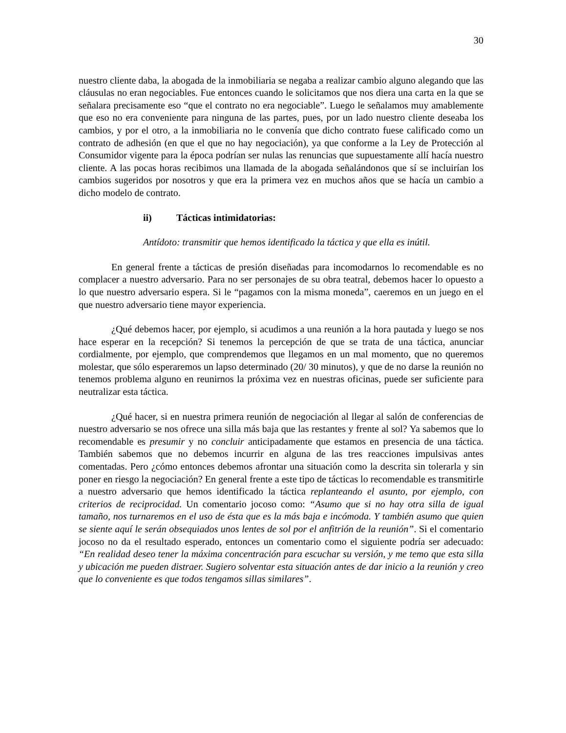30
nuestro cliente daba, la abogada de la inmobiliaria se negaba a realizar cambio alguno alegando que las cláusulas no eran negociables. Fue entonces cuando le solicitamos que nos diera una carta en la que se señalara precisamente eso “que el contrato no era negociable”. Luego le señalamos muy amablemente que eso no era conveniente para ninguna de las partes, pues, por un lado nuestro cliente deseaba los cambios, y por el otro, a la inmobiliaria no le convenía que dicho contrato fuese calificado como un contrato de adhesión (en que el que no hay negociación), ya que conforme a la Ley de Protección al Consumidor vigente para la época podrían ser nulas las renuncias que supuestamente allí hacía nuestro cliente. A las pocas horas recibimos una llamada de la abogada señalándonos que sí se incluirían los cambios sugeridos por nosotros y que era la primera vez en muchos años que se hacía un cambio a dicho modelo de contrato.
ii) Tácticas intimidatorias:
Antídoto: transmitir que hemos identificado la táctica y que ella es inútil.
En general frente a tácticas de presión diseñadas para incomodarnos lo recomendable es no complacer a nuestro adversario. Para no ser personajes de su obra teatral, debemos hacer lo opuesto a lo que nuestro adversario espera. Si le “pagamos con la misma moneda”, caeremos en un juego en el que nuestro adversario tiene mayor experiencia.
¿Qué debemos hacer, por ejemplo, si acudimos a una reunión a la hora pautada y luego se nos hace esperar en la recepción? Si tenemos la percepción de que se trata de una táctica, anunciar cordialmente, por ejemplo, que comprendemos que llegamos en un mal momento, que no queremos molestar, que sólo esperaremos un lapso determinado (20/ 30 minutos), y que de no darse la reunión no tenemos problema alguno en reunirnos la próxima vez en nuestras oficinas, puede ser suficiente para neutralizar esta táctica.
¿Qué hacer, si en nuestra primera reunión de negociación al llegar al salón de conferencias de nuestro adversario se nos ofrece una silla más baja que las restantes y frente al sol? Ya sabemos que lo recomendable es presumir y no concluir anticipadamente que estamos en presencia de una táctica. También sabemos que no debemos incurrir en alguna de las tres reacciones impulsivas antes comentadas. Pero ¿cómo entonces debemos afrontar una situación como la descrita sin tolerarla y sin poner en riesgo la negociación? En general frente a este tipo de tácticas lo recomendable es transmitirle a nuestro adversario que hemos identificado la táctica replanteando el asunto, por ejemplo, con criterios de reciprocidad. Un comentario jocoso como: “Asumo que si no hay otra silla de igual tamaño, nos turnaremos en el uso de ésta que es la más baja e incómoda. Y también asumo que quien se siente aquí le serán obsequiados unos lentes de sol por el anfitrión de la reunión”. Si el comentario jocoso no da el resultado esperado, entonces un comentario como el siguiente podría ser adecuado: “En realidad deseo tener la máxima concentración para escuchar su versión, y me temo que esta silla y ubicación me pueden distraer. Sugiero solventar esta situación antes de dar inicio a la reunión y creo que lo conveniente es que todos tengamos sillas similares”.